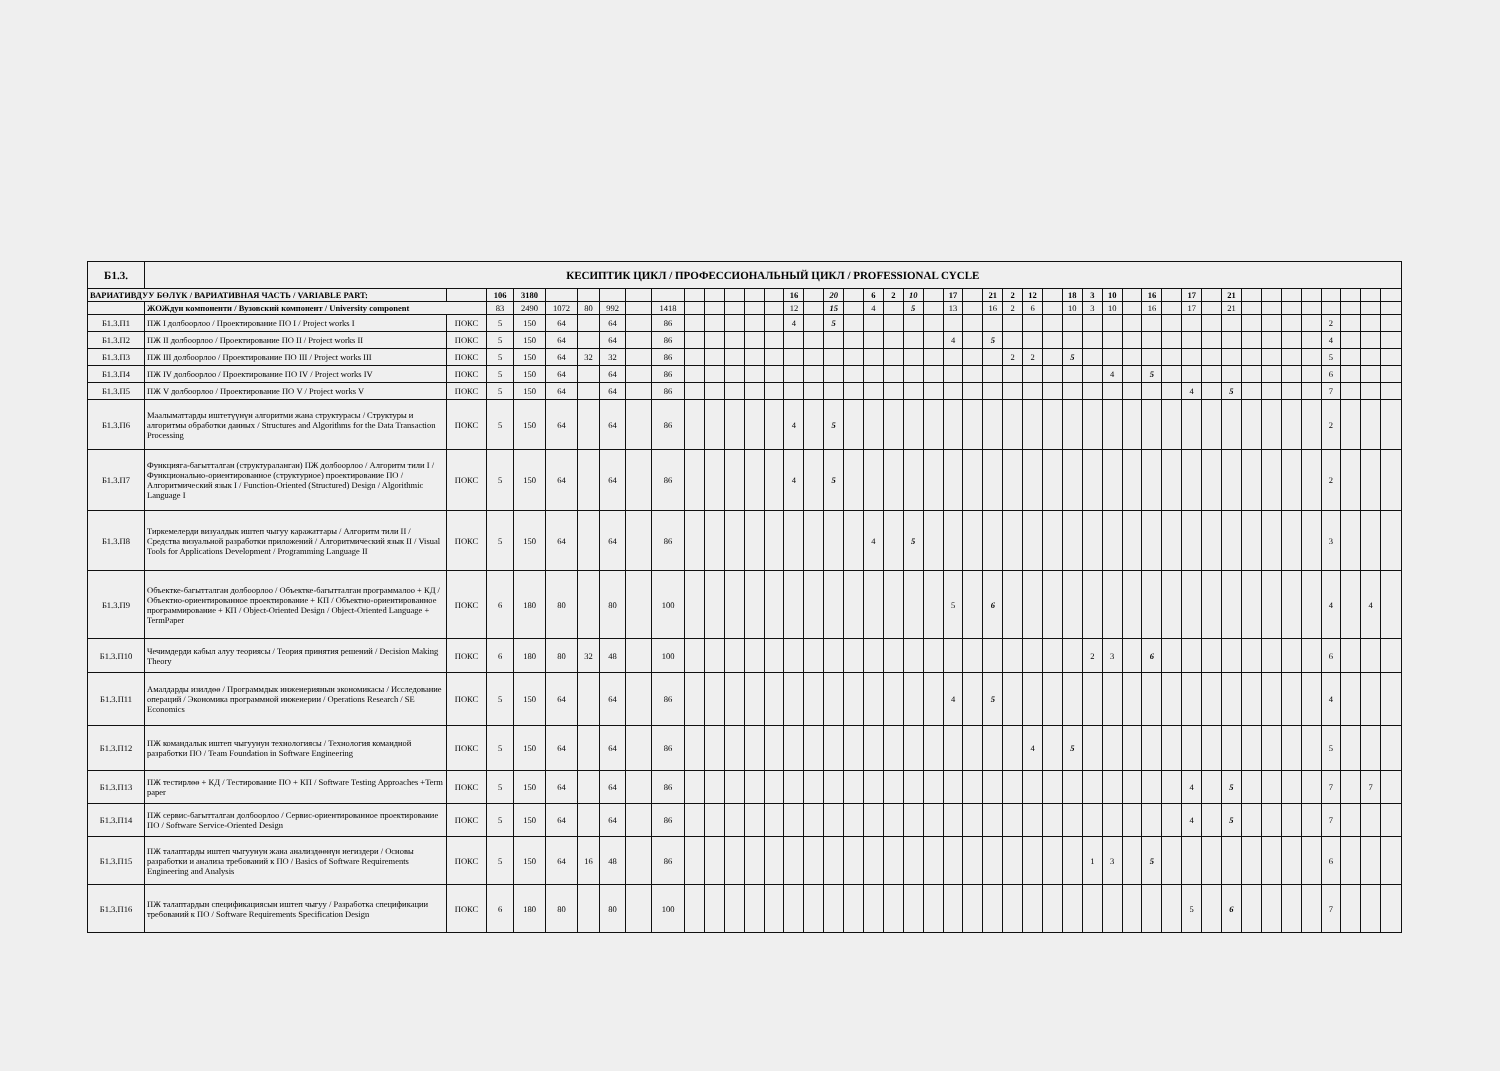| Б1.3. | КЕСИПТИК ЦИКЛ / ПРОФЕССИОНАЛЬНЫЙ ЦИКЛ / PROFESSIONAL CYCLE | | | | | | | | | | | | | | | | | | | | | | | | | | | | | | | | | | | | | | | | | | | | |
| --- | --- | --- | --- | --- | --- | --- | --- | --- | --- | --- | --- | --- | --- | --- | --- | --- | --- | --- | --- | --- | --- | --- | --- | --- | --- | --- | --- | --- | --- | --- | --- | --- | --- | --- | --- | --- | --- | --- | --- | --- | --- | --- | --- | --- | --- |
| ВАРИАТИВДУУ БӨЛҮК / ВАРИАТИВНАЯ ЧАСТЬ / VARIABLE PART: | | | 106 | 3180 | | | | | | | | | | | 16 | | 20 | | 6 | 2 | 10 | | 17 | | 21 | 2 | 12 | | 18 | 3 | 10 | | 16 | | 17 | | 21 | | | | | | | | |
| | ЖОЖдун компоненти / Вузовский компонент / University component | | 83 | 2490 | 1072 | 80 | 992 | | 1418 | | | | | | 12 | | 15 | | 4 | | 5 | | 13 | | 16 | 2 | 6 | | 10 | 3 | 10 | | 16 | | 17 | | 21 | | | | | | | | |
| Б1.3.П1 | ПЖ I долбоорлоо / Проектирование ПО I / Project works I | ПОКС | 5 | 150 | 64 | | 64 | | 86 | | | | | | 4 | | 5 | | | | | | | | | | | | | | | | | | | | | | | | | 2 | | | |
| Б1.3.П2 | ПЖ II долбоорлоо / Проектирование ПО II / Project works II | ПОКС | 5 | 150 | 64 | | 64 | | 86 | | | | | | | | | | | | | | 4 | | 5 | | | | | | | | | | | | | | | | | 4 | | | |
| Б1.3.П3 | ПЖ III долбоорлоо / Проектирование ПО III / Project works III | ПОКС | 5 | 150 | 64 | 32 | 32 | | 86 | | | | | | | | | | | | | | | | | 2 | 2 | | 5 | | | | | | | | | | | | | 5 | | | |
| Б1.3.П4 | ПЖ IV долбоорлоо / Проектирование ПО IV / Project works IV | ПОКС | 5 | 150 | 64 | | 64 | | 86 | | | | | | | | | | | | | | | | | | | | | | 4 | | 5 | | | | | | | | | 6 | | | |
| Б1.3.П5 | ПЖ V долбоорлоо / Проектирование ПО V / Project works V | ПОКС | 5 | 150 | 64 | | 64 | | 86 | | | | | | | | | | | | | | | | | | | | | | | | | | 4 | | 5 | | | | | 7 | | | |
| Б1.3.П6 | Маалыматтарды иштетүүнүн алгоритми жана структурасы / Структуры и алгоритмы обработки данных / Structures and Algorithms for the Data Transaction Processing | ПОКС | 5 | 150 | 64 | | 64 | | 86 | | | | | | 4 | | 5 | | | | | | | | | | | | | | | | | | | | | | | | | 2 | | | |
| Б1.3.П7 | Функцияга-багытталган (структураланган) ПЖ долбоорлоо / Алгоритм тили I / Функционально-ориентированное (структурное) проектирование ПО / Алгоритмический язык I / Function-Oriented (Structured) Design / Algorithmic Language I | ПОКС | 5 | 150 | 64 | | 64 | | 86 | | | | | | 4 | | 5 | | | | | | | | | | | | | | | | | | | | | | | | | 2 | | | |
| Б1.3.П8 | Тиркемелерди визуалдык иштеп чыгуу каражаттары / Алгоритм тили II / Средства визуальной разработки приложений / Алгоритмический язык II / Visual Tools for Applications Development / Programming Language II | ПОКС | 5 | 150 | 64 | | 64 | | 86 | | | | | | | | | | 4 | | 5 | | | | | | | | | | | | | | | | | | | | | 3 | | | |
| Б1.3.П9 | Объектке-багытталган долбоорлоо / Объектке-багытталган программалоо + КД / Объектно-ориентированное проектирование + КП / Объектно-ориентированное программирование + КП / Object-Oriented Design / Object-Oriented Language + TermPaper | ПОКС | 6 | 180 | 80 | | 80 | | 100 | | | | | | | | | | | | | | 5 | | 6 | | | | | | | | | | | | | | | | | 4 | | 4 | |
| Б1.3.П10 | Чечимдерди кабыл алуу теориясы / Теория принятия решений / Decision Making Theory | ПОКС | 6 | 180 | 80 | 32 | 48 | | 100 | | | | | | | | | | | | | | | | | | | | | 2 | 3 | | 6 | | | | | | | | | 6 | | | |
| Б1.3.П11 | Амалдарды изилдөө / Программдык инженериянын экономикасы / Исследование операций / Экономика программной инженерии / Operations Research / SE Economics | ПОКС | 5 | 150 | 64 | | 64 | | 86 | | | | | | | | | | | | | | 4 | | 5 | | | | | | | | | | | | | | | | | 4 | | | |
| Б1.3.П12 | ПЖ командалык иштеп чыгуунун технологиясы / Технология командной разработки ПО / Team Foundation in Software Engineering | ПОКС | 5 | 150 | 64 | | 64 | | 86 | | | | | | | | | | | | | | | | | | 4 | | 5 | | | | | | | | | | | | | 5 | | | |
| Б1.3.П13 | ПЖ тестирлөө + КД / Тестирование ПО + КП / Software Testing Approaches +Term paper | ПОКС | 5 | 150 | 64 | | 64 | | 86 | | | | | | | | | | | | | | | | | | | | | | | | | | 4 | | 5 | | | | | 7 | | 7 | |
| Б1.3.П14 | ПЖ сервис-багытталган долбоорлоо / Сервис-ориентированное проектирование ПО / Software Service-Oriented Design | ПОКС | 5 | 150 | 64 | | 64 | | 86 | | | | | | | | | | | | | | | | | | | | | | | | | | 4 | | 5 | | | | | 7 | | | |
| Б1.3.П15 | ПЖ талаптарды иштеп чыгуунун жана анализдөөнүн негиздери / Основы разработки и анализа требований к ПО / Basics of Software Requirements Engineering and Analysis | ПОКС | 5 | 150 | 64 | 16 | 48 | | 86 | | | | | | | | | | | | | | | | | | | | | 1 | 3 | | 5 | | | | | | | | | 6 | | | |
| Б1.3.П16 | ПЖ талаптардын спецификациясын иштеп чыгуу / Разработка спецификации требований к ПО / Software Requirements Specification Design | ПОКС | 6 | 180 | 80 | | 80 | | 100 | | | | | | | | | | | | | | | | | | | | | | | | | | 5 | | 6 | | | | | 7 | | | |